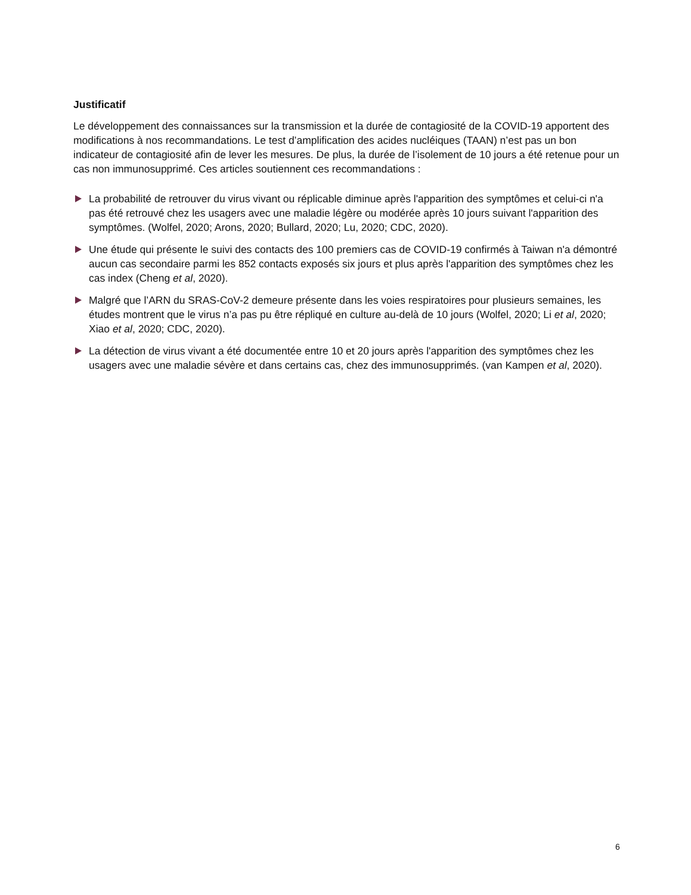Justificatif
Le développement des connaissances sur la transmission et la durée de contagiosité de la COVID-19 apportent des modifications à nos recommandations. Le test d’amplification des acides nucléiques (TAAN) n’est pas un bon indicateur de contagiosité afin de lever les mesures. De plus, la durée de l’isolement de 10 jours a été retenue pour un cas non immunosupprimé. Ces articles soutiennent ces recommandations :
La probabilité de retrouver du virus vivant ou réplicable diminue après l'apparition des symptômes et celui-ci n'a pas été retrouvé chez les usagers avec une maladie légère ou modérée après 10 jours suivant l'apparition des symptômes. (Wolfel, 2020; Arons, 2020; Bullard, 2020; Lu, 2020; CDC, 2020).
Une étude qui présente le suivi des contacts des 100 premiers cas de COVID-19 confirmés à Taiwan n'a démontré aucun cas secondaire parmi les 852 contacts exposés six jours et plus après l'apparition des symptômes chez les cas index (Cheng et al, 2020).
Malgré que l’ARN du SRAS-CoV-2 demeure présente dans les voies respiratoires pour plusieurs semaines, les études montrent que le virus n’a pas pu être répliqué en culture au-delà de 10 jours (Wolfel, 2020; Li et al, 2020; Xiao et al, 2020; CDC, 2020).
La détection de virus vivant a été documentée entre 10 et 20 jours après l'apparition des symptômes chez les usagers avec une maladie sévère et dans certains cas, chez des immunosupprimés. (van Kampen et al, 2020).
6